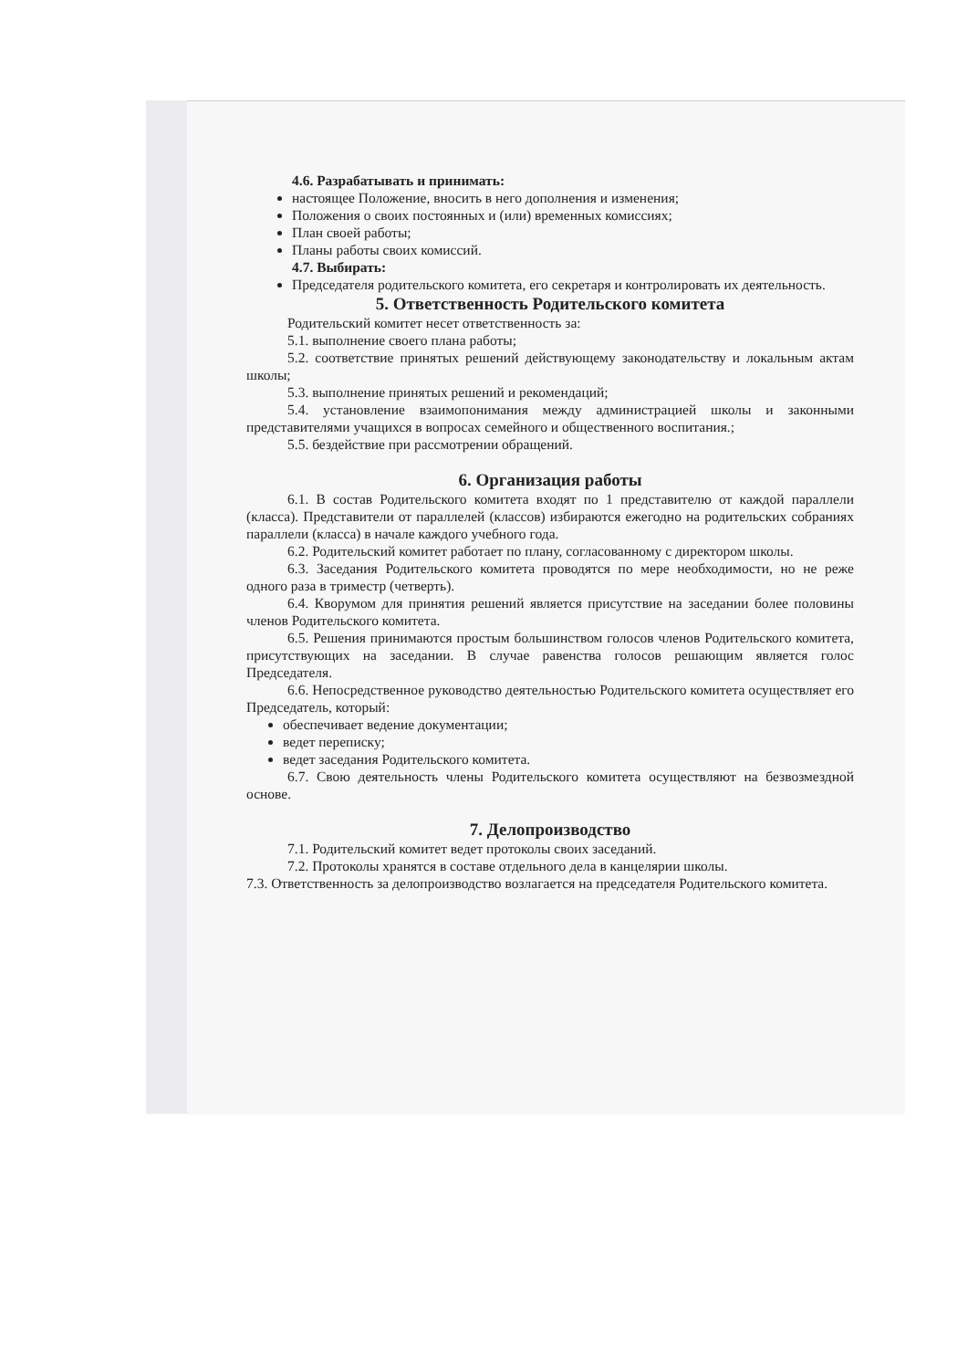4.6. Разрабатывать и принимать:
настоящее Положение, вносить в него дополнения и изменения;
Положения о своих постоянных и (или) временных комиссиях;
План своей работы;
Планы работы своих комиссий.
4.7. Выбирать:
Председателя родительского комитета, его секретаря и контролировать их деятельность.
5. Ответственность Родительского комитета
Родительский комитет несет ответственность за:
5.1. выполнение своего плана работы;
5.2. соответствие принятых решений действующему законодательству и локальным актам школы;
5.3. выполнение принятых решений и рекомендаций;
5.4. установление взаимопонимания между администрацией школы и законными представителями учащихся в вопросах семейного и общественного воспитания.;
5.5. бездействие при рассмотрении обращений.
6. Организация работы
6.1. В состав Родительского комитета входят по 1 представителю от каждой параллели (класса). Представители от параллелей (классов) избираются ежегодно на родительских собраниях параллели (класса) в начале каждого учебного года.
6.2. Родительский комитет работает по плану, согласованному с директором школы.
6.3. Заседания Родительского комитета проводятся по мере необходимости, но не реже одного раза в триместр (четверть).
6.4. Кворумом для принятия решений является присутствие на заседании более половины членов Родительского комитета.
6.5. Решения принимаются простым большинством голосов членов Родительского комитета, присутствующих на заседании. В случае равенства голосов решающим является голос Председателя.
6.6. Непосредственное руководство деятельностью Родительского комитета осуществляет его Председатель, который:
обеспечивает ведение документации;
ведет переписку;
ведет заседания Родительского комитета.
6.7. Свою деятельность члены Родительского комитета осуществляют на безвозмездной основе.
7. Делопроизводство
7.1. Родительский комитет ведет протоколы своих заседаний.
7.2. Протоколы хранятся в составе отдельного дела в канцелярии школы.
7.3. Ответственность за делопроизводство возлагается на председателя Родительского комитета.